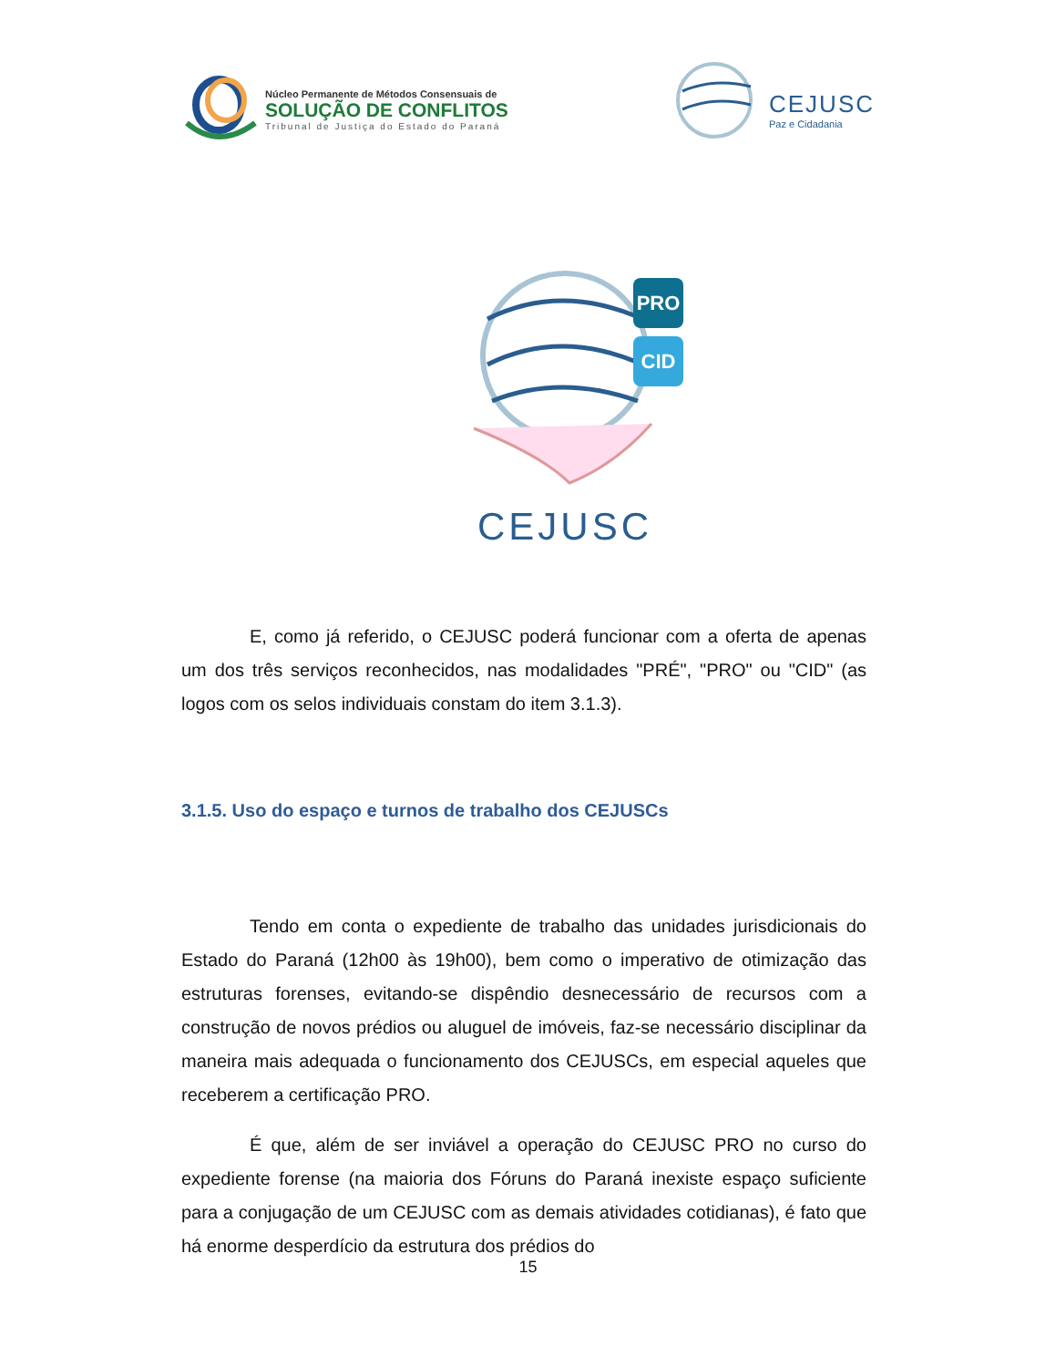Núcleo Permanente de Métodos Consensuais de
SOLUÇÃO DE CONFLITOS
Tribunal de Justiça do Estado do Paraná
CEJUSC
Paz e Cidadania
CEJUSC
PRO
CID
E, como já referido, o CEJUSC poderá funcionar com a oferta de apenas um dos três serviços reconhecidos, nas modalidades "PRÉ", "PRO" ou "CID" (as logos com os selos individuais constam do item 3.1.3).
3.1.5. Uso do espaço e turnos de trabalho dos CEJUSCs
Tendo em conta o expediente de trabalho das unidades jurisdicionais do Estado do Paraná (12h00 às 19h00), bem como o imperativo de otimização das estruturas forenses, evitando-se dispêndio desnecessário de recursos com a construção de novos prédios ou aluguel de imóveis, faz-se necessário disciplinar da maneira mais adequada o funcionamento dos CEJUSCs, em especial aqueles que receberem a certificação PRO.
É que, além de ser inviável a operação do CEJUSC PRO no curso do expediente forense (na maioria dos Fóruns do Paraná inexiste espaço suficiente para a conjugação de um CEJUSC com as demais atividades cotidianas), é fato que há enorme desperdício da estrutura dos prédios do
15